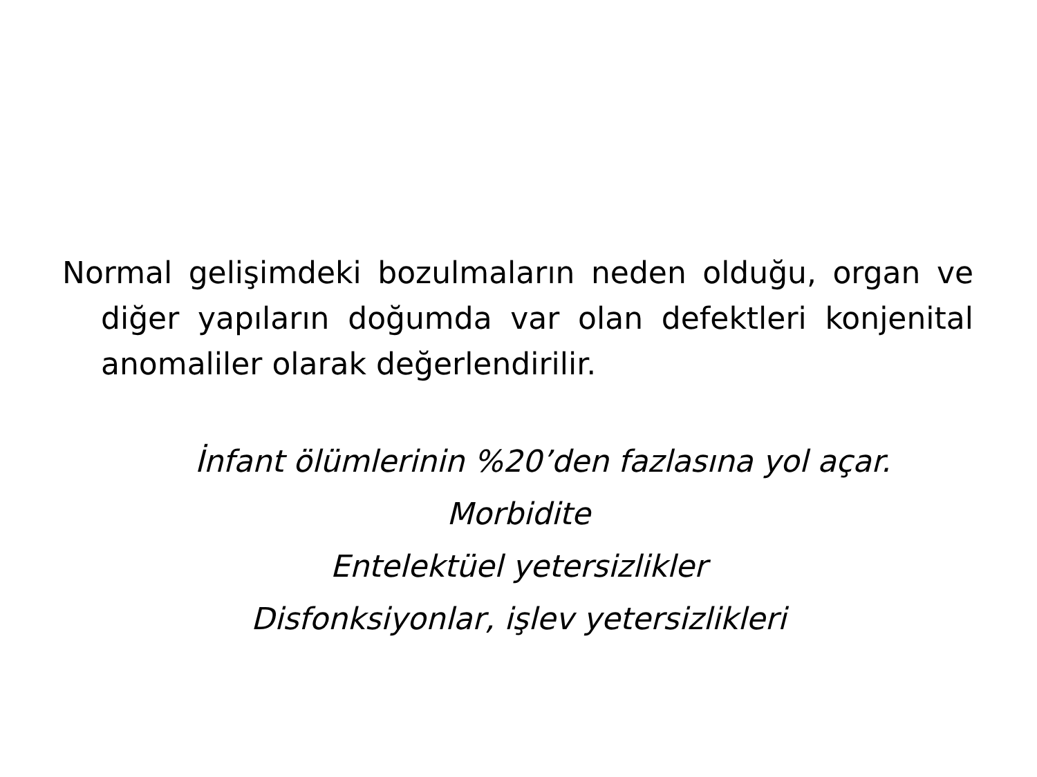Normal gelişimdeki bozulmaların neden olduğu, organ ve diğer yapıların doğumda var olan defektleri konjenital anomaliler olarak değerlendirilir.
İnfant ölümlerinin %20’den fazlasına yol açar.
Morbidite
Entelektüel yetersizlikler
Disfonksiyonlar, işlev yetersizlikleri